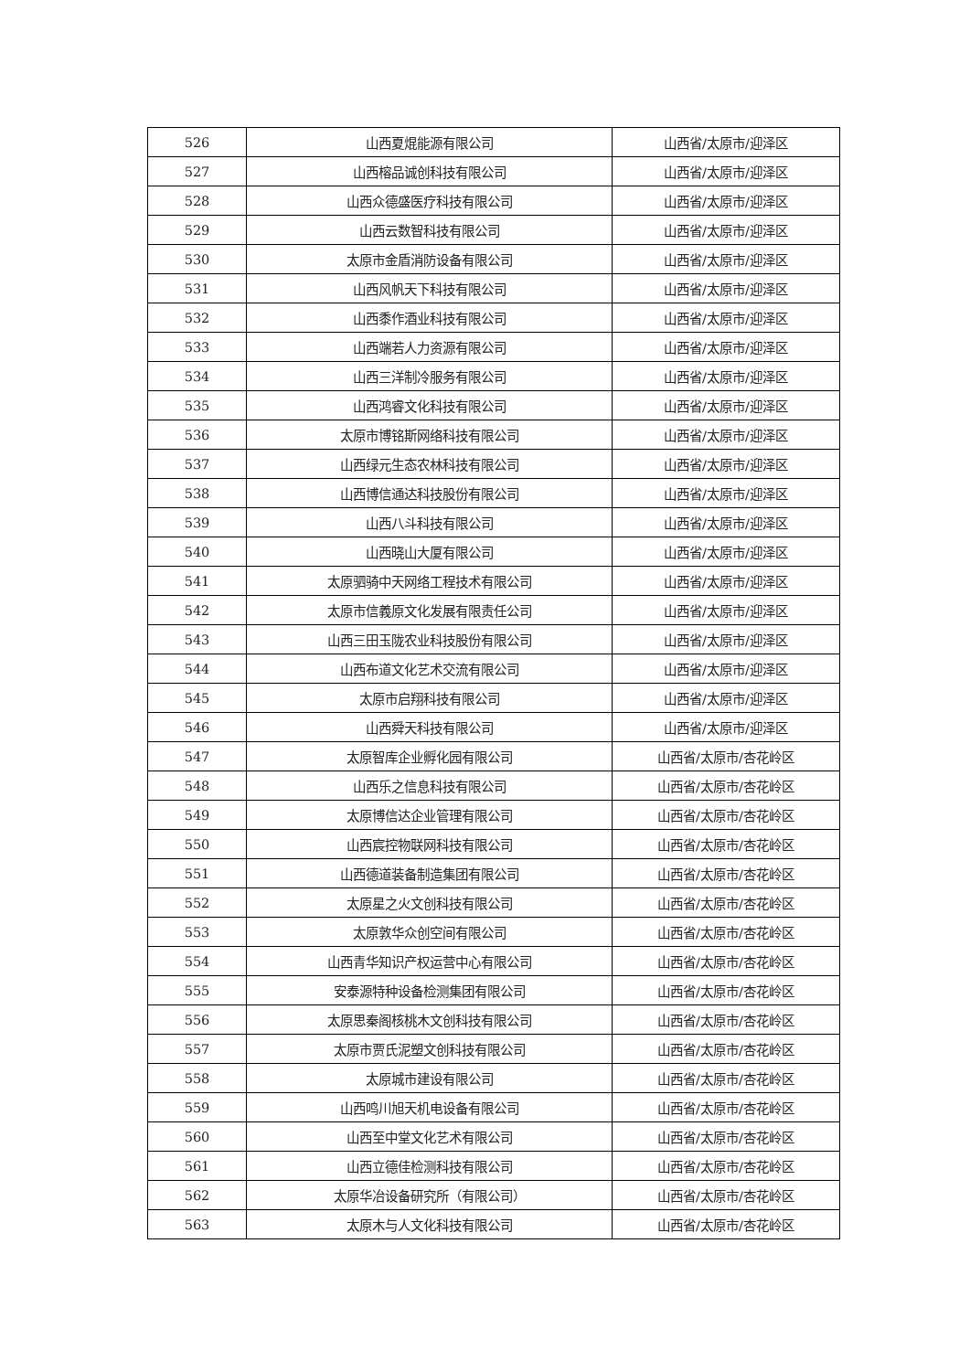| 526 | 山西夏焜能源有限公司 | 山西省/太原市/迎泽区 |
| 527 | 山西榕品诚创科技有限公司 | 山西省/太原市/迎泽区 |
| 528 | 山西众德盛医疗科技有限公司 | 山西省/太原市/迎泽区 |
| 529 | 山西云数智科技有限公司 | 山西省/太原市/迎泽区 |
| 530 | 太原市金盾消防设备有限公司 | 山西省/太原市/迎泽区 |
| 531 | 山西风帆天下科技有限公司 | 山西省/太原市/迎泽区 |
| 532 | 山西黍作酒业科技有限公司 | 山西省/太原市/迎泽区 |
| 533 | 山西端若人力资源有限公司 | 山西省/太原市/迎泽区 |
| 534 | 山西三洋制冷服务有限公司 | 山西省/太原市/迎泽区 |
| 535 | 山西鸿睿文化科技有限公司 | 山西省/太原市/迎泽区 |
| 536 | 太原市博铭斯网络科技有限公司 | 山西省/太原市/迎泽区 |
| 537 | 山西绿元生态农林科技有限公司 | 山西省/太原市/迎泽区 |
| 538 | 山西博信通达科技股份有限公司 | 山西省/太原市/迎泽区 |
| 539 | 山西八斗科技有限公司 | 山西省/太原市/迎泽区 |
| 540 | 山西晓山大厦有限公司 | 山西省/太原市/迎泽区 |
| 541 | 太原驷骑中天网络工程技术有限公司 | 山西省/太原市/迎泽区 |
| 542 | 太原市信義原文化发展有限责任公司 | 山西省/太原市/迎泽区 |
| 543 | 山西三田玉陇农业科技股份有限公司 | 山西省/太原市/迎泽区 |
| 544 | 山西布道文化艺术交流有限公司 | 山西省/太原市/迎泽区 |
| 545 | 太原市启翔科技有限公司 | 山西省/太原市/迎泽区 |
| 546 | 山西舜天科技有限公司 | 山西省/太原市/迎泽区 |
| 547 | 太原智库企业孵化园有限公司 | 山西省/太原市/杏花岭区 |
| 548 | 山西乐之信息科技有限公司 | 山西省/太原市/杏花岭区 |
| 549 | 太原博信达企业管理有限公司 | 山西省/太原市/杏花岭区 |
| 550 | 山西宸控物联网科技有限公司 | 山西省/太原市/杏花岭区 |
| 551 | 山西德道装备制造集团有限公司 | 山西省/太原市/杏花岭区 |
| 552 | 太原星之火文创科技有限公司 | 山西省/太原市/杏花岭区 |
| 553 | 太原敦华众创空间有限公司 | 山西省/太原市/杏花岭区 |
| 554 | 山西青华知识产权运营中心有限公司 | 山西省/太原市/杏花岭区 |
| 555 | 安泰源特种设备检测集团有限公司 | 山西省/太原市/杏花岭区 |
| 556 | 太原思秦阁核桃木文创科技有限公司 | 山西省/太原市/杏花岭区 |
| 557 | 太原市贾氏泥塑文创科技有限公司 | 山西省/太原市/杏花岭区 |
| 558 | 太原城市建设有限公司 | 山西省/太原市/杏花岭区 |
| 559 | 山西鸣川旭天机电设备有限公司 | 山西省/太原市/杏花岭区 |
| 560 | 山西至中堂文化艺术有限公司 | 山西省/太原市/杏花岭区 |
| 561 | 山西立德佳检测科技有限公司 | 山西省/太原市/杏花岭区 |
| 562 | 太原华冶设备研究所（有限公司） | 山西省/太原市/杏花岭区 |
| 563 | 太原木与人文化科技有限公司 | 山西省/太原市/杏花岭区 |